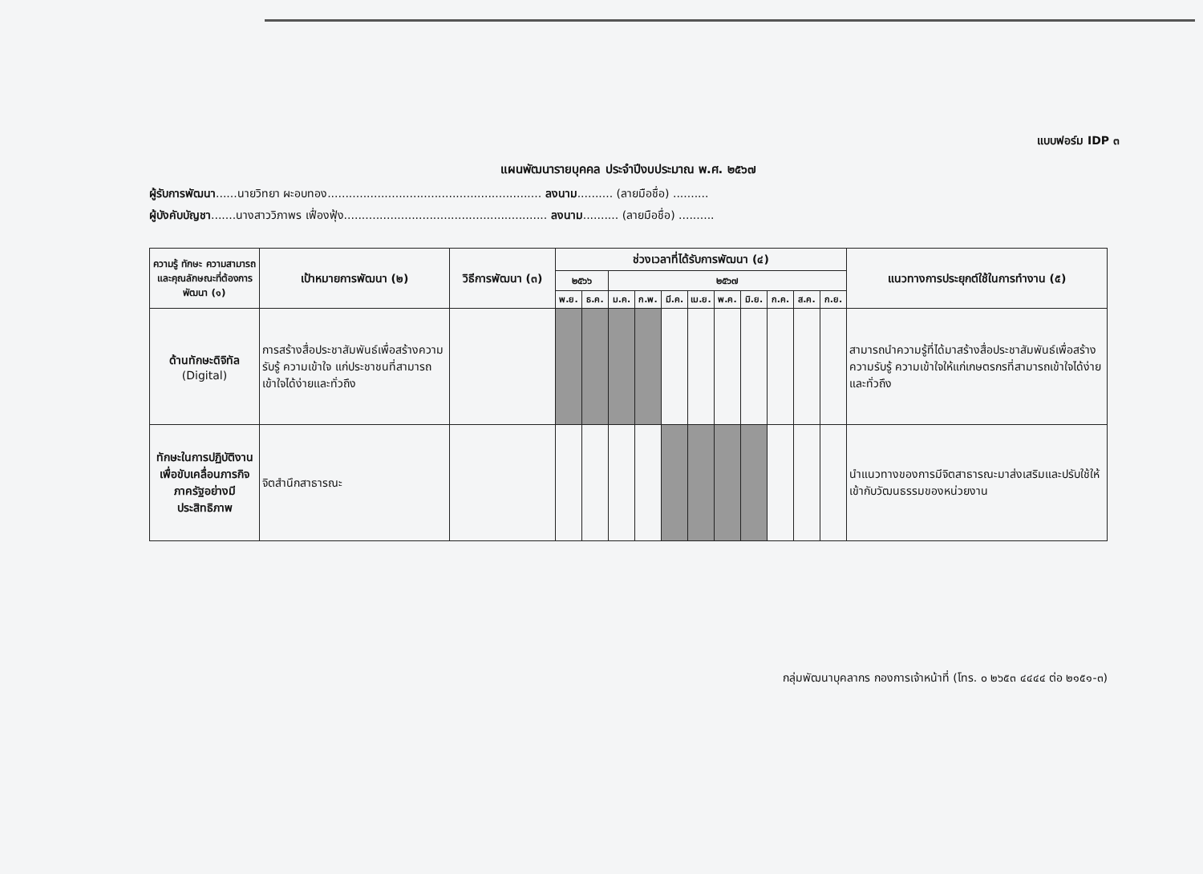แบบฟอร์ม IDP ๓
แผนพัฒนารายบุคคล ประจำปีงบประมาณ พ.ศ. ๒๕๖๗
ผู้รับการพัฒนา......นายวิทยา ผะอบทอง............................................................ ลงนาม.......... (ลายมือชื่อ) ..........
ผู้บังคับบัญชา.......นางสาววิภาพร เฟื่องฟุ้ง......................................................... ลงนาม.......... (ลายมือชื่อ) ..........
| ความรู้ ทักษะ ความสามารถ และคุณลักษณะที่ต้องการพัฒนา (๑) | เป้าหมายการพัฒนา (๒) | วิธีการพัฒนา (๓) | ช่วงเวลาที่ได้รับการพัฒนา (๔) | | | | | | | | | | | แนวทางการประยุกต์ใช้ในการทำงาน (๕) |
| --- | --- | --- | --- | --- | --- | --- | --- | --- | --- | --- | --- | --- | --- | --- |
| | | | ๒๕๖๖ | | ๒๕๖๗ | | | | | | | | | |
| | | | พ.ย. | ธ.ค. | ม.ค. | ก.พ. | มี.ค. | เม.ย. | พ.ค. | มิ.ย. | ก.ค. | ส.ค. | ก.ย. | |
| ด้านทักษะดิจิทัล (Digital) | การสร้างสื่อประชาสัมพันธ์เพื่อสร้างความรับรู้ ความเข้าใจ แก่ประชาชนที่สามารถเข้าใจได้ง่ายและทั่วถึง | | | | | | | | | | | | | สามารถนำความรู้ที่ได้มาสร้างสื่อประชาสัมพันธ์เพื่อสร้างความรับรู้ ความเข้าใจให้แก่เกษตรกรที่สามารถเข้าใจได้ง่ายและทั่วถึง |
| ทักษะในการปฏิบัติงานเพื่อขับเคลื่อนภารกิจภาครัฐอย่างมีประสิทธิภาพ | จิตสำนึกสาธารณะ | | | | | | | | | | | | | นำแนวทางของการมีจิตสาธารณะมาส่งเสริมและปรับใช้ให้เข้ากับวัฒนธรรมของหน่วยงาน |
กลุ่มพัฒนาบุคลากร กองการเจ้าหน้าที่ (โทร. ๐ ๒๖๕๓ ๔๔๔๔ ต่อ ๒๑๕๑-๓)